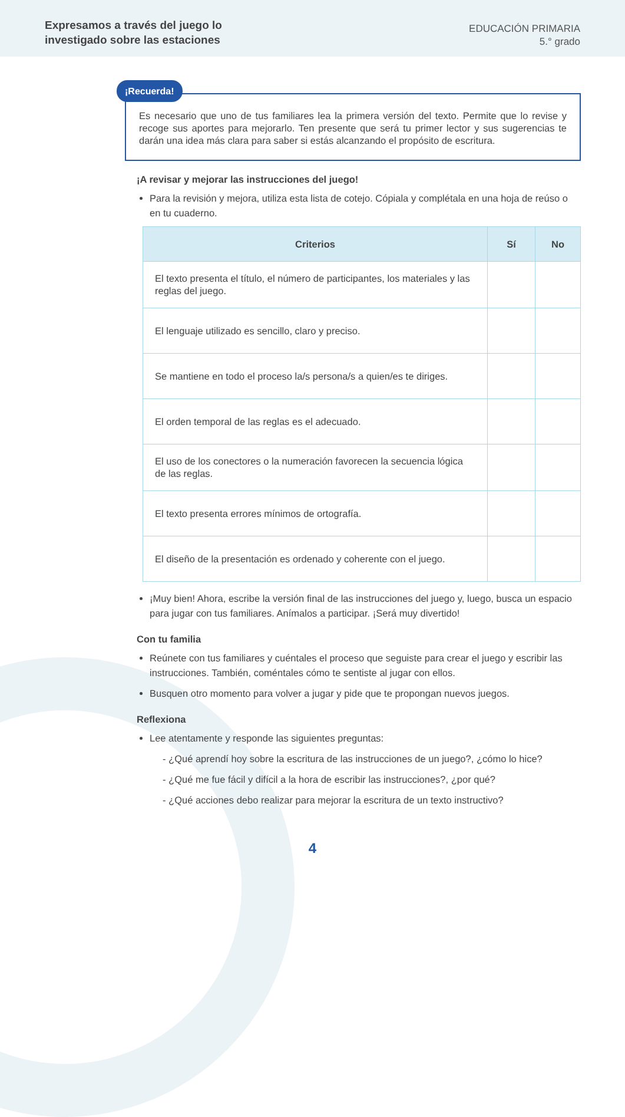Expresamos a través del juego lo
investigado sobre las estaciones
EDUCACIÓN PRIMARIA
5.° grado
¡Recuerda!
Es necesario que uno de tus familiares lea la primera versión del texto. Permite que lo revise y recoge sus aportes para mejorarlo. Ten presente que será tu primer lector y sus sugerencias te darán una idea más clara para saber si estás alcanzando el propósito de escritura.
¡A revisar y mejorar las instrucciones del juego!
Para la revisión y mejora, utiliza esta lista de cotejo. Cópiala y complétala en una hoja de reúso o en tu cuaderno.
| Criterios | Sí | No |
| --- | --- | --- |
| El texto presenta el título, el número de participantes, los materiales y las reglas del juego. | | |
| El lenguaje utilizado es sencillo, claro y preciso. | | |
| Se mantiene en todo el proceso la/s persona/s a quien/es te diriges. | | |
| El orden temporal de las reglas es el adecuado. | | |
| El uso de los conectores o la numeración favorecen la secuencia lógica de las reglas. | | |
| El texto presenta errores mínimos de ortografía. | | |
| El diseño de la presentación es ordenado y coherente con el juego. | | |
¡Muy bien! Ahora, escribe la versión final de las instrucciones del juego y, luego, busca un espacio para jugar con tus familiares. Anímalos a participar. ¡Será muy divertido!
Con tu familia
Reúnete con tus familiares y cuéntales el proceso que seguiste para crear el juego y escribir las instrucciones. También, coméntales cómo te sentiste al jugar con ellos.
Busquen otro momento para volver a jugar y pide que te propongan nuevos juegos.
Reflexiona
Lee atentamente y responde las siguientes preguntas:
- ¿Qué aprendí hoy sobre la escritura de las instrucciones de un juego?, ¿cómo lo hice?
- ¿Qué me fue fácil y difícil a la hora de escribir las instrucciones?, ¿por qué?
- ¿Qué acciones debo realizar para mejorar la escritura de un texto instructivo?
4